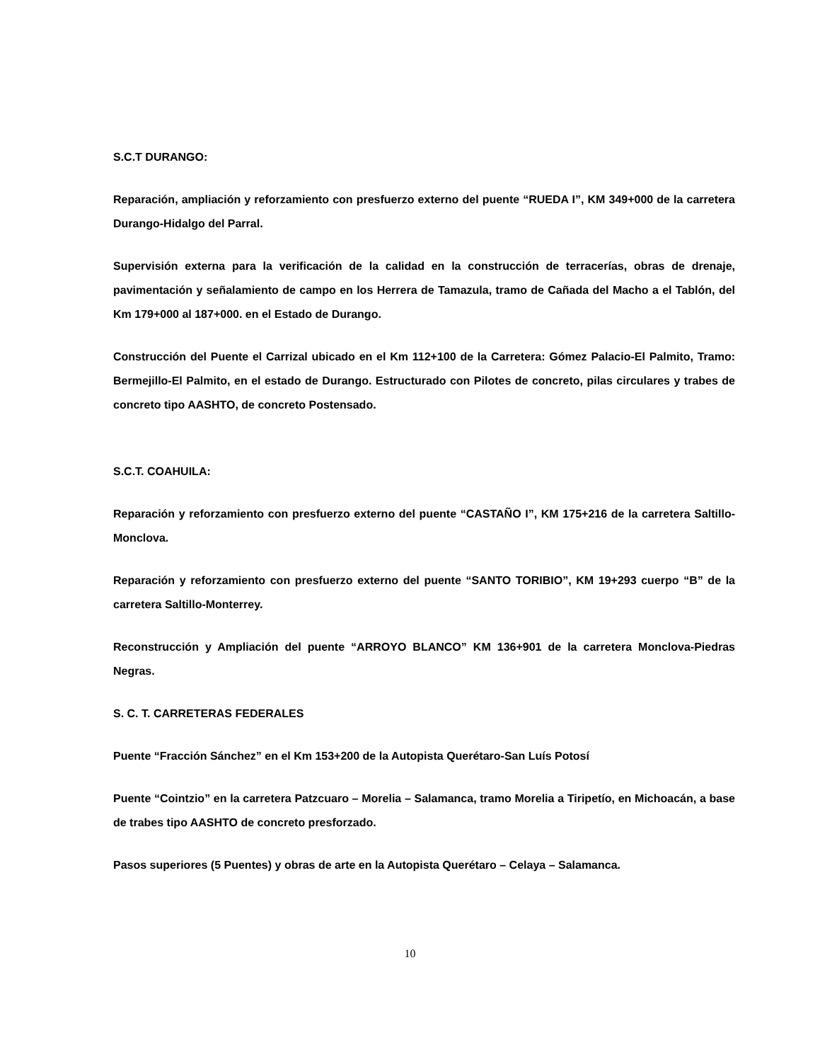S.C.T DURANGO:
Reparación, ampliación y reforzamiento con presfuerzo externo del puente “RUEDA I”, KM 349+000 de la carretera Durango-Hidalgo del Parral.
Supervisión externa para la verificación de la calidad en la construcción de terracerías, obras de drenaje, pavimentación y señalamiento de campo en los Herrera de Tamazula, tramo de Cañada del Macho a el Tablón, del Km 179+000 al 187+000. en el Estado de Durango.
Construcción del Puente el Carrizal ubicado en el Km 112+100 de la Carretera: Gómez Palacio-El Palmito, Tramo: Bermejillo-El Palmito, en el estado de Durango. Estructurado con Pilotes de concreto, pilas circulares y trabes de concreto tipo AASHTO, de concreto Postensado.
S.C.T. COAHUILA:
Reparación y reforzamiento con presfuerzo externo del puente “CASTAÑO I”, KM 175+216 de la carretera Saltillo-Monclova.
Reparación y reforzamiento con presfuerzo externo del puente “SANTO TORIBIO”, KM 19+293 cuerpo “B” de la carretera Saltillo-Monterrey.
Reconstrucción y Ampliación del puente “ARROYO BLANCO” KM 136+901 de la carretera Monclova-Piedras Negras.
S. C. T. CARRETERAS FEDERALES
Puente “Fracción Sánchez” en el Km 153+200 de la Autopista Querétaro-San Luís Potosí
Puente “Cointzio” en la carretera Patzcuaro – Morelia – Salamanca, tramo Morelia a Tiripetío, en Michoacán, a base de trabes tipo AASHTO de concreto presforzado.
Pasos superiores (5 Puentes) y obras de arte en la Autopista Querétaro – Celaya – Salamanca.
10